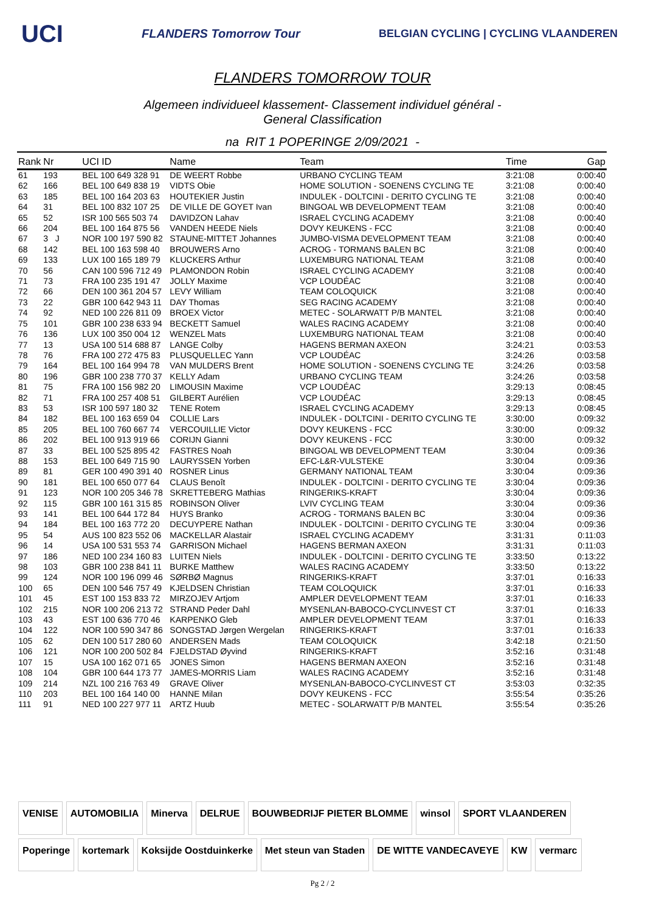UCI
FLANDERS Tomorrow Tour
BELGIAN CYCLING | CYCLING VLAANDEREN
FLANDERS TOMORROW TOUR
Algemeen individueel klassement- Classement individuel général -
General Classification
na RIT 1 POPERINGE 2/09/2021 -
| Rank | Nr | UCI ID | Name | Team | Time | Gap |
| --- | --- | --- | --- | --- | --- | --- |
| 61 | 193 | BEL 100 649 328 91 | DE WEERT Robbe | URBANO CYCLING TEAM | 3:21:08 | 0:00:40 |
| 62 | 166 | BEL 100 649 838 19 | VIDTS Obie | HOME SOLUTION - SOENENS CYCLING TE | 3:21:08 | 0:00:40 |
| 63 | 185 | BEL 100 164 203 63 | HOUTEKIER Justin | INDULEK - DOLTCINI - DERITO CYCLING TE | 3:21:08 | 0:00:40 |
| 64 | 31 | BEL 100 832 107 25 | DE VILLE DE GOYET Ivan | BINGOAL WB DEVELOPMENT TEAM | 3:21:08 | 0:00:40 |
| 65 | 52 | ISR 100 565 503 74 | DAVIDZON Lahav | ISRAEL CYCLING ACADEMY | 3:21:08 | 0:00:40 |
| 66 | 204 | BEL 100 164 875 56 | VANDEN HEEDE Niels | DOVY KEUKENS - FCC | 3:21:08 | 0:00:40 |
| 67 | 3 J | NOR 100 197 590 82 | STAUNE-MITTET Johannes | JUMBO-VISMA DEVELOPMENT TEAM | 3:21:08 | 0:00:40 |
| 68 | 142 | BEL 100 163 598 40 | BROUWERS Arno | ACROG - TORMANS BALEN BC | 3:21:08 | 0:00:40 |
| 69 | 133 | LUX 100 165 189 79 | KLUCKERS Arthur | LUXEMBURG NATIONAL TEAM | 3:21:08 | 0:00:40 |
| 70 | 56 | CAN 100 596 712 49 | PLAMONDON Robin | ISRAEL CYCLING ACADEMY | 3:21:08 | 0:00:40 |
| 71 | 73 | FRA 100 235 191 47 | JOLLY Maxime | VCP LOUDÉAC | 3:21:08 | 0:00:40 |
| 72 | 66 | DEN 100 361 204 57 | LEVY William | TEAM COLOQUICK | 3:21:08 | 0:00:40 |
| 73 | 22 | GBR 100 642 943 11 | DAY Thomas | SEG RACING ACADEMY | 3:21:08 | 0:00:40 |
| 74 | 92 | NED 100 226 811 09 | BROEX Victor | METEC - SOLARWATT P/B MANTEL | 3:21:08 | 0:00:40 |
| 75 | 101 | GBR 100 238 633 94 | BECKETT Samuel | WALES RACING ACADEMY | 3:21:08 | 0:00:40 |
| 76 | 136 | LUX 100 350 004 12 | WENZEL Mats | LUXEMBURG NATIONAL TEAM | 3:21:08 | 0:00:40 |
| 77 | 13 | USA 100 514 688 87 | LANGE Colby | HAGENS BERMAN AXEON | 3:24:21 | 0:03:53 |
| 78 | 76 | FRA 100 272 475 83 | PLUSQUELLEC Yann | VCP LOUDÉAC | 3:24:26 | 0:03:58 |
| 79 | 164 | BEL 100 164 994 78 | VAN MULDERS Brent | HOME SOLUTION - SOENENS CYCLING TE | 3:24:26 | 0:03:58 |
| 80 | 196 | GBR 100 238 770 37 | KELLY Adam | URBANO CYCLING TEAM | 3:24:26 | 0:03:58 |
| 81 | 75 | FRA 100 156 982 20 | LIMOUSIN Maxime | VCP LOUDÉAC | 3:29:13 | 0:08:45 |
| 82 | 71 | FRA 100 257 408 51 | GILBERT Aurélien | VCP LOUDÉAC | 3:29:13 | 0:08:45 |
| 83 | 53 | ISR 100 597 180 32 | TENE Rotem | ISRAEL CYCLING ACADEMY | 3:29:13 | 0:08:45 |
| 84 | 182 | BEL 100 163 659 04 | COLLIE Lars | INDULEK - DOLTCINI - DERITO CYCLING TE | 3:30:00 | 0:09:32 |
| 85 | 205 | BEL 100 760 667 74 | VERCOUILLIE Victor | DOVY KEUKENS - FCC | 3:30:00 | 0:09:32 |
| 86 | 202 | BEL 100 913 919 66 | CORIJN Gianni | DOVY KEUKENS - FCC | 3:30:00 | 0:09:32 |
| 87 | 33 | BEL 100 525 895 42 | FASTRES Noah | BINGOAL WB DEVELOPMENT TEAM | 3:30:04 | 0:09:36 |
| 88 | 153 | BEL 100 649 715 90 | LAURYSSEN Yorben | EFC-L&R-VULSTEKE | 3:30:04 | 0:09:36 |
| 89 | 81 | GER 100 490 391 40 | ROSNER Linus | GERMANY NATIONAL TEAM | 3:30:04 | 0:09:36 |
| 90 | 181 | BEL 100 650 077 64 | CLAUS Benoît | INDULEK - DOLTCINI - DERITO CYCLING TE | 3:30:04 | 0:09:36 |
| 91 | 123 | NOR 100 205 346 78 | SKRETTEBERG Mathias | RINGERIKS-KRAFT | 3:30:04 | 0:09:36 |
| 92 | 115 | GBR 100 161 315 85 | ROBINSON Oliver | LVIV CYCLING TEAM | 3:30:04 | 0:09:36 |
| 93 | 141 | BEL 100 644 172 84 | HUYS Branko | ACROG - TORMANS BALEN BC | 3:30:04 | 0:09:36 |
| 94 | 184 | BEL 100 163 772 20 | DECUYPERE Nathan | INDULEK - DOLTCINI - DERITO CYCLING TE | 3:30:04 | 0:09:36 |
| 95 | 54 | AUS 100 823 552 06 | MACKELLAR Alastair | ISRAEL CYCLING ACADEMY | 3:31:31 | 0:11:03 |
| 96 | 14 | USA 100 531 553 74 | GARRISON Michael | HAGENS BERMAN AXEON | 3:31:31 | 0:11:03 |
| 97 | 186 | NED 100 234 160 83 | LUITEN Niels | INDULEK - DOLTCINI - DERITO CYCLING TE | 3:33:50 | 0:13:22 |
| 98 | 103 | GBR 100 238 841 11 | BURKE Matthew | WALES RACING ACADEMY | 3:33:50 | 0:13:22 |
| 99 | 124 | NOR 100 196 099 46 | SØRBØ Magnus | RINGERIKS-KRAFT | 3:37:01 | 0:16:33 |
| 100 | 65 | DEN 100 546 757 49 | KJELDSEN Christian | TEAM COLOQUICK | 3:37:01 | 0:16:33 |
| 101 | 45 | EST 100 153 833 72 | MIRZOJEV Artjom | AMPLER DEVELOPMENT TEAM | 3:37:01 | 0:16:33 |
| 102 | 215 | NOR 100 206 213 72 | STRAND Peder Dahl | MYSENLAN-BABOCO-CYCLINVEST CT | 3:37:01 | 0:16:33 |
| 103 | 43 | EST 100 636 770 46 | KARPENKO Gleb | AMPLER DEVELOPMENT TEAM | 3:37:01 | 0:16:33 |
| 104 | 122 | NOR 100 590 347 86 | SONGSTAD Jørgen Wergelan | RINGERIKS-KRAFT | 3:37:01 | 0:16:33 |
| 105 | 62 | DEN 100 517 280 60 | ANDERSEN Mads | TEAM COLOQUICK | 3:42:18 | 0:21:50 |
| 106 | 121 | NOR 100 200 502 84 | FJELDSTAD Øyvind | RINGERIKS-KRAFT | 3:52:16 | 0:31:48 |
| 107 | 15 | USA 100 162 071 65 | JONES Simon | HAGENS BERMAN AXEON | 3:52:16 | 0:31:48 |
| 108 | 104 | GBR 100 644 173 77 | JAMES-MORRIS Liam | WALES RACING ACADEMY | 3:52:16 | 0:31:48 |
| 109 | 214 | NZL 100 216 763 49 | GRAVE Oliver | MYSENLAN-BABOCO-CYCLINVEST CT | 3:53:03 | 0:32:35 |
| 110 | 203 | BEL 100 164 140 00 | HANNE Milan | DOVY KEUKENS - FCC | 3:55:54 | 0:35:26 |
| 111 | 91 | NED 100 227 977 11 | ARTZ Huub | METEC - SOLARWATT P/B MANTEL | 3:55:54 | 0:35:26 |
VENISE
AUTOMOBILIA
Minerva
DELRUE
BOUWBEDRIJF PIETER BLOMME
winsol
SPORT VLAANDEREN
Poperinge
kortemark
Koksijde Oostduinkerke
Met steun van Staden
DE WITTE VANDECAVEYE
KW
vermarc
Pg 2 / 2